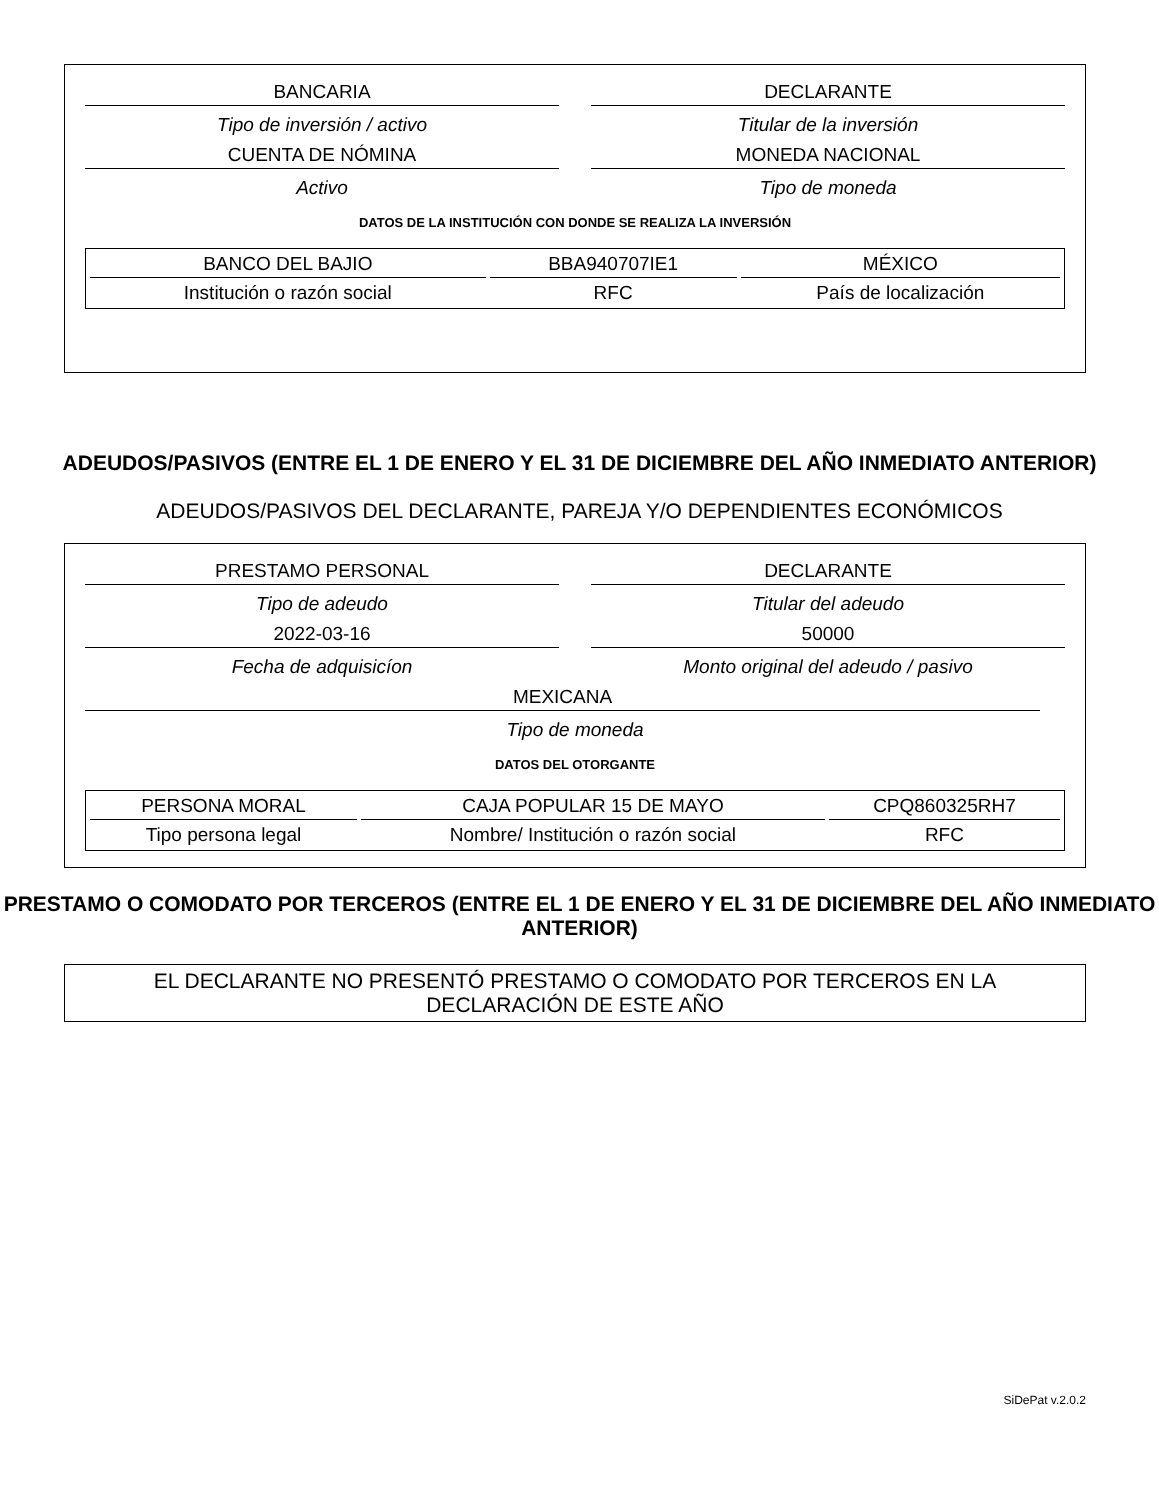BANCARIA
Tipo de inversión / activo
CUENTA DE NÓMINA
Activo
DECLARANTE
Titular de la inversión
MONEDA NACIONAL
Tipo de moneda
DATOS DE LA INSTITUCIÓN CON DONDE SE REALIZA LA INVERSIÓN
| BANCO DEL BAJIO | BBA940707IE1 | MÉXICO |
| Institución o razón social | RFC | País de localización |
ADEUDOS/PASIVOS (ENTRE EL 1 DE ENERO Y EL 31 DE DICIEMBRE DEL AÑO INMEDIATO ANTERIOR)
ADEUDOS/PASIVOS DEL DECLARANTE, PAREJA Y/O DEPENDIENTES ECONÓMICOS
PRESTAMO PERSONAL
Tipo de adeudo
2022-03-16
Fecha de adquisicíon
DECLARANTE
Titular del adeudo
50000
Monto original del adeudo / pasivo
MEXICANA
Tipo de moneda
DATOS DEL OTORGANTE
| PERSONA MORAL | CAJA POPULAR 15 DE MAYO | CPQ860325RH7 |
| Tipo persona legal | Nombre/ Institución o razón social | RFC |
PRESTAMO O COMODATO POR TERCEROS (ENTRE EL 1 DE ENERO Y EL 31 DE DICIEMBRE DEL AÑO INMEDIATO ANTERIOR)
EL DECLARANTE NO PRESENTÓ PRESTAMO O COMODATO POR TERCEROS EN LA DECLARACIÓN DE ESTE AÑO
SiDePat v.2.0.2